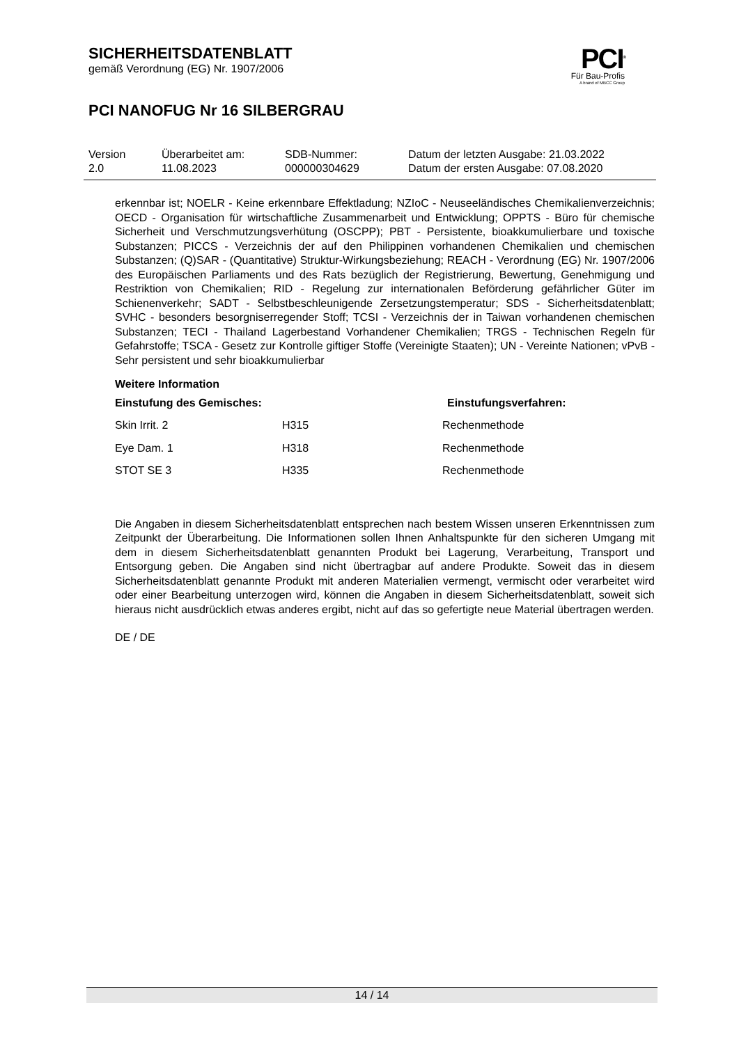SICHERHEITSDATENBLATT
gemäß Verordnung (EG) Nr. 1907/2006
PCI<sup>®</sup>
Für Bau-Profis
A brand of MBCC Group
PCI NANOFUG Nr 16 SILBERGRAU
| Version | Überarbeitet am: | SDB-Nummer: | Datum der letzten Ausgabe: 21.03.2022 |
| 2.0 | 11.08.2023 | 000000304629 | Datum der ersten Ausgabe: 07.08.2020 |
erkennbar ist; NOELR - Keine erkennbare Effektladung; NZIoC - Neuseeländisches Chemikalienverzeichnis; OECD - Organisation für wirtschaftliche Zusammenarbeit und Entwicklung; OPPTS - Büro für chemische Sicherheit und Verschmutzungsverhütung (OSCPP); PBT - Persistente, bioakkumulierbare und toxische Substanzen; PICCS - Verzeichnis der auf den Philippinen vorhandenen Chemikalien und chemischen Substanzen; (Q)SAR - (Quantitative) Struktur-Wirkungsbeziehung; REACH - Verordnung (EG) Nr. 1907/2006 des Europäischen Parliaments und des Rats bezüglich der Registrierung, Bewertung, Genehmigung und Restriktion von Chemikalien; RID - Regelung zur internationalen Beförderung gefährlicher Güter im Schienenverkehr; SADT - Selbstbeschleunigende Zersetzungstemperatur; SDS - Sicherheitsdatenblatt; SVHC - besonders besorgniserregender Stoff; TCSI - Verzeichnis der in Taiwan vorhandenen chemischen Substanzen; TECI - Thailand Lagerbestand Vorhandener Chemikalien; TRGS - Technischen Regeln für Gefahrstoffe; TSCA - Gesetz zur Kontrolle giftiger Stoffe (Vereinigte Staaten); UN - Vereinte Nationen; vPvB - Sehr persistent und sehr bioakkumulierbar
Weitere Information
| Einstufung des Gemisches: | | Einstufungsverfahren: |
| --- | --- | --- |
| Skin Irrit. 2 | H315 | Rechenmethode |
| Eye Dam. 1 | H318 | Rechenmethode |
| STOT SE 3 | H335 | Rechenmethode |
Die Angaben in diesem Sicherheitsdatenblatt entsprechen nach bestem Wissen unseren Erkenntnissen zum Zeitpunkt der Überarbeitung. Die Informationen sollen Ihnen Anhaltspunkte für den sicheren Umgang mit dem in diesem Sicherheitsdatenblatt genannten Produkt bei Lagerung, Verarbeitung, Transport und Entsorgung geben. Die Angaben sind nicht übertragbar auf andere Produkte. Soweit das in diesem Sicherheitsdatenblatt genannte Produkt mit anderen Materialien vermengt, vermischt oder verarbeitet wird oder einer Bearbeitung unterzogen wird, können die Angaben in diesem Sicherheitsdatenblatt, soweit sich hieraus nicht ausdrücklich etwas anderes ergibt, nicht auf das so gefertigte neue Material übertragen werden.
DE / DE
14 / 14